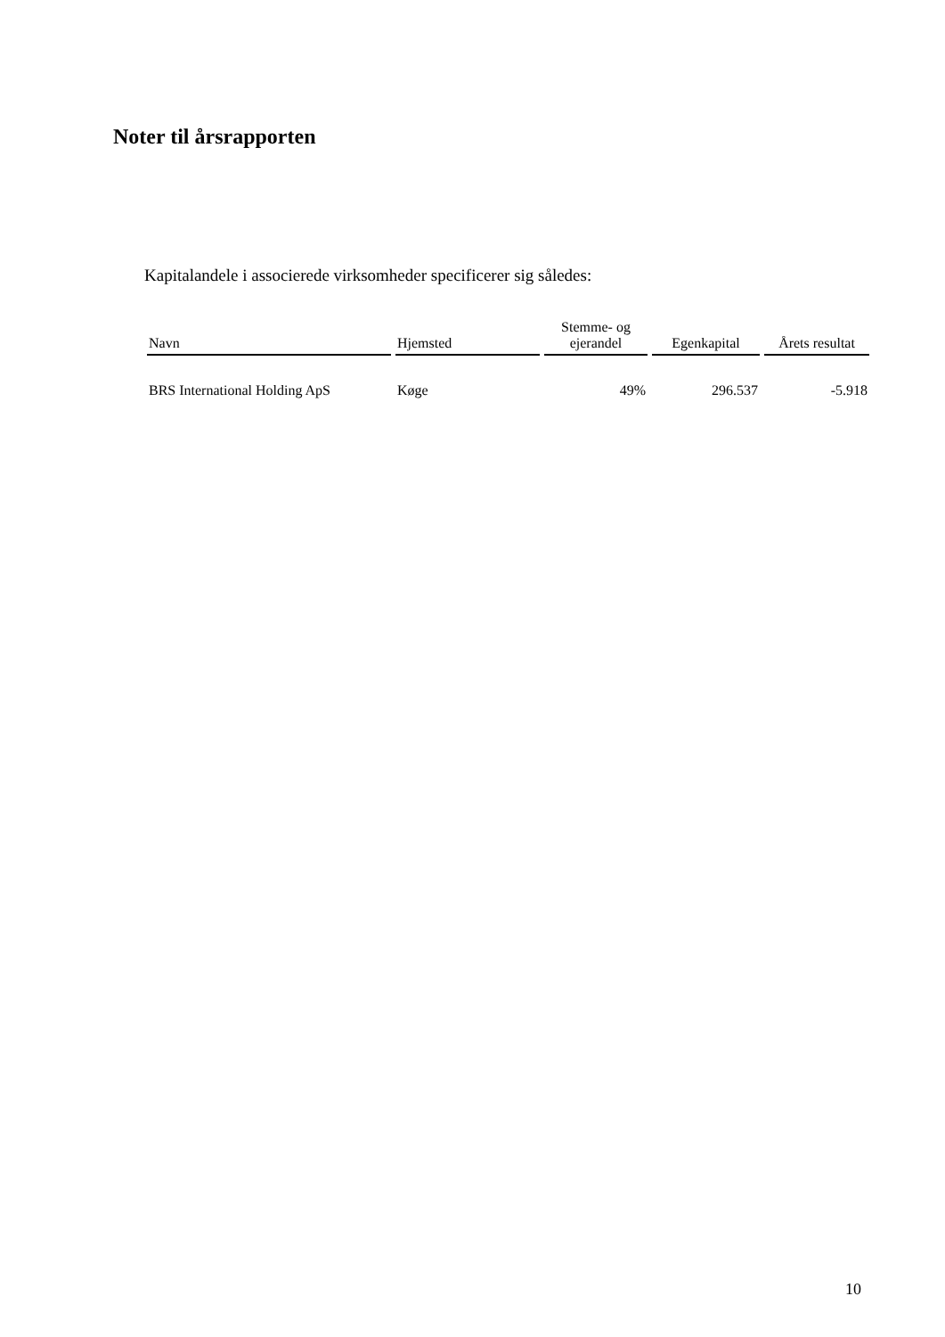Noter til årsrapporten
Kapitalandele i associerede virksomheder specificerer sig således:
| Navn | Hjemsted | Stemme- og ejerandel | Egenkapital | Årets resultat |
| --- | --- | --- | --- | --- |
| BRS International Holding ApS | Køge | 49% | 296.537 | -5.918 |
10